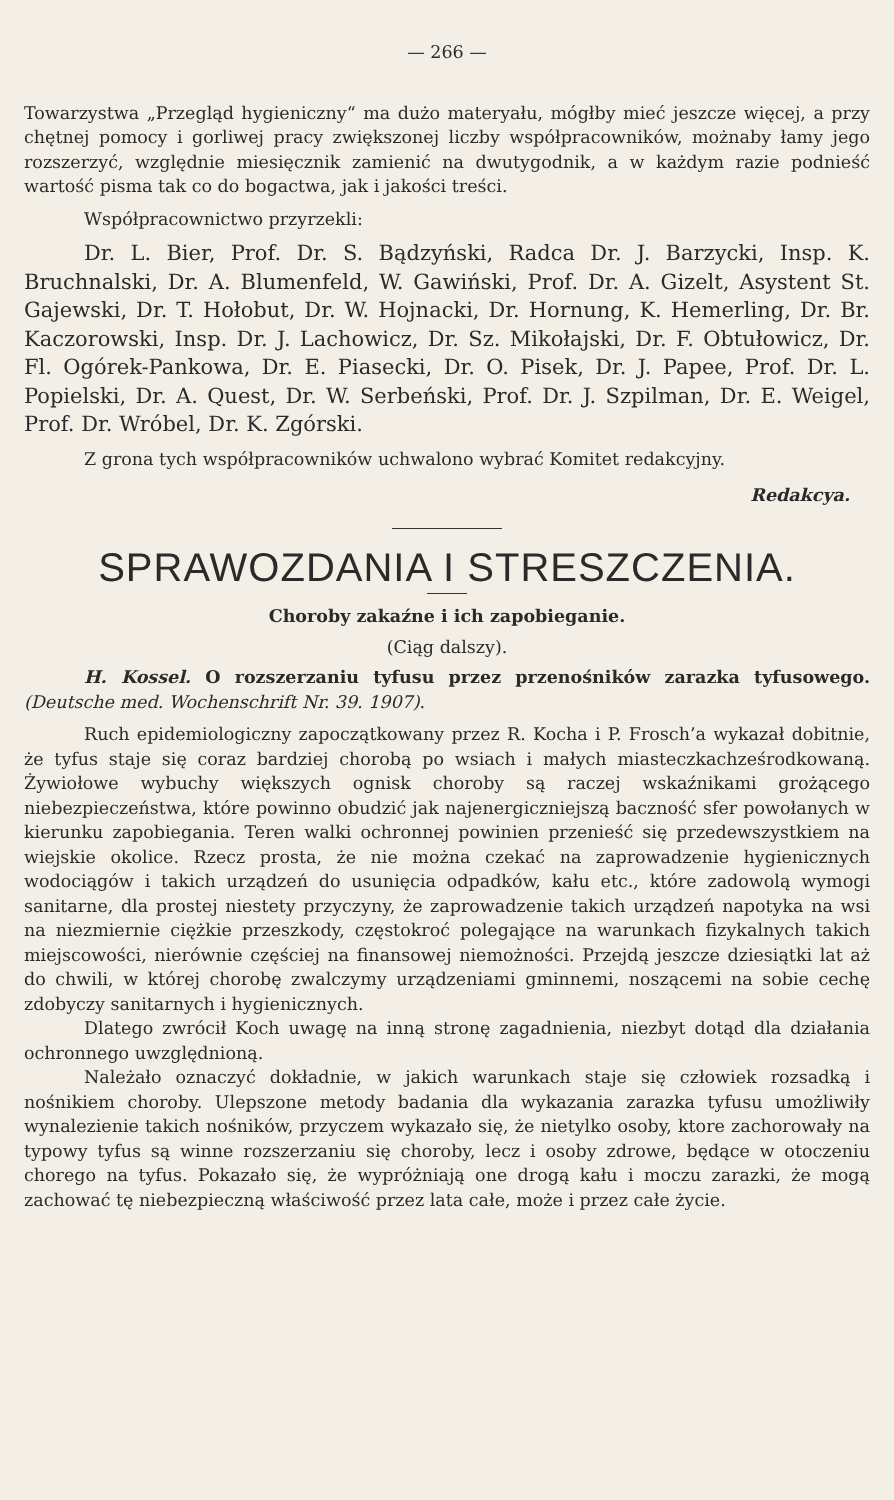— 266 —
Towarzystwa „Przegląd hygieniczny“ ma dużo materyału, mógłby mieć jeszcze więcej, a przy chętnej pomocy i gorliwej pracy zwiększonej liczby współpracowników, możnaby łamy jego rozszerzyć, względnie miesięcznik zamienić na dwutygodnik, a w każdym razie podnieść wartość pisma tak co do bogactwa, jak i jakości treści.
Współpracownictwo przyrzekli:
Dr. L. Bier, Prof. Dr. S. Bądzyński, Radca Dr. J. Barzycki, Insp. K. Bruchnalski, Dr. A. Blumenfeld, W. Gawiński, Prof. Dr. A. Gizelt, Asystent St. Gajewski, Dr. T. Hołobut, Dr. W. Hojnacki, Dr. Hornung, K. Hemerling, Dr. Br. Kaczorowski, Insp. Dr. J. Lachowicz, Dr. Sz. Mikołajski, Dr. F. Obtułowicz, Dr. Fl. Ogórek-Pankowa, Dr. E. Piasecki, Dr. O. Pisek, Dr. J. Papee, Prof. Dr. L. Popielski, Dr. A. Quest, Dr. W. Serbeński, Prof. Dr. J. Szpilman, Dr. E. Weigel, Prof. Dr. Wróbel, Dr. K. Zgórski.
Z grona tych współpracowników uchwalono wybrać Komitet redakcyjny.
Redakcya.
SPRAWOZDANIA I STRESZCZENIA.
Choroby zakaźne i ich zapobieganie.
(Ciąg dalszy).
H. Kossel. O rozszerzaniu tyfusu przez przenośników zarazka tyfusowego. (Deutsche med. Wochenschrift Nr. 39. 1907).
Ruch epidemiologiczny zapoczątkowany przez R. Kocha i P. Frosch’a wykazał dobitnie, że tyfus staje się coraz bardziej chorobą po wsiach i małych miasteczkachześrodkowaną. Żywiołowe wybuchy większych ognisk choroby są raczej wskaźnikami grożącego niebezpieczeństwa, które powinno obudzić jak najenergiczniejszą baczność sfer powołanych w kierunku zapobiegania. Teren walki ochronnej powinien przenieść się przedewszystkiem na wiejskie okolice. Rzecz prosta, że nie można czekać na zaprowadzenie hygienicznych wodociągów i takich urządzeń do usunięcia odpadków, kału etc., które zadowolą wymogi sanitarne, dla prostej niestety przyczyny, że zaprowadzenie takich urządzeń napotyka na wsi na niezmiernie ciężkie przeszkody, częstokroć polegające na warunkach fizykalnych takich miejscowości, nierównie częściej na finansowej niemożności. Przejdą jeszcze dziesiątki lat aż do chwili, w której chorobę zwalczymy urządzeniami gminnemi, noszącemi na sobie cechę zdobyczy sanitarnych i hygienicznych.
Dlatego zwrócił Koch uwagę na inną stronę zagadnienia, niezbyt dotąd dla działania ochronnego uwzględnioną.
Należało oznaczyć dokładnie, w jakich warunkach staje się człowiek rozsadką i nośnikiem choroby. Ulepszone metody badania dla wykazania zarazka tyfusu umożliwiły wynalezienie takich nośników, przyczem wykazało się, że nietylko osoby, ktore zachorowały na typowy tyfus są winne rozszerzaniu się choroby, lecz i osoby zdrowe, będące w otoczeniu chorego na tyfus. Pokazało się, że wypróżniają one drogą kału i moczu zarazki, że mogą zachować tę niebezpieczną właściwość przez lata całe, może i przez całe życie.